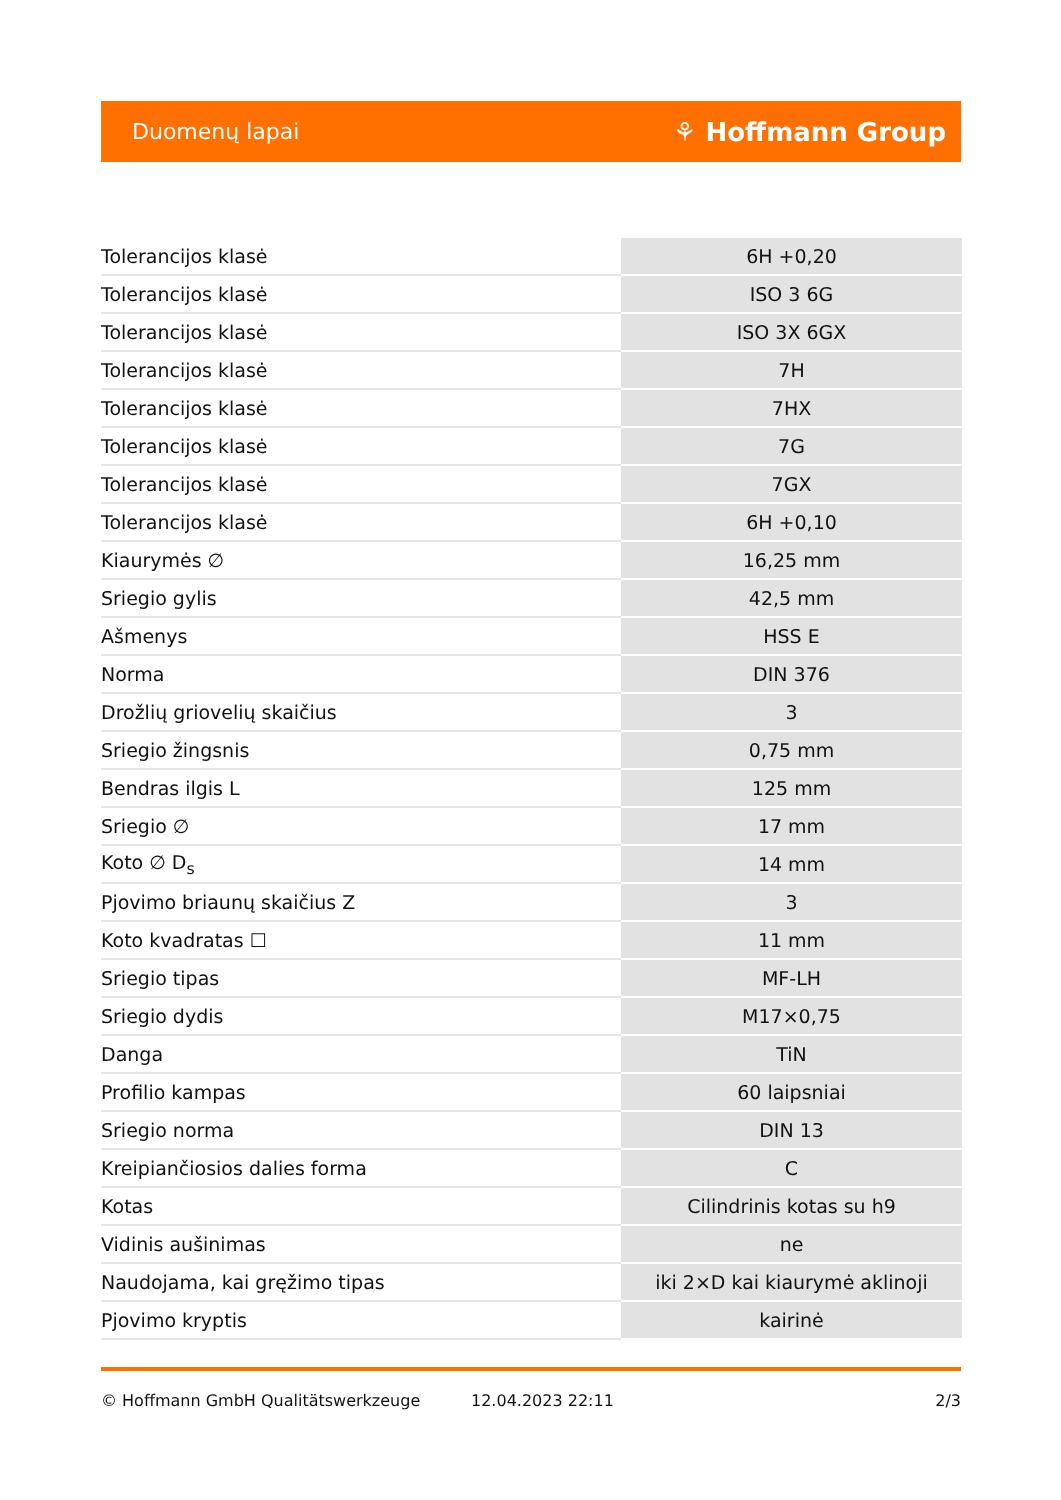Duomenų lapai ⚘ Hoffmann Group
| Tolerancijos klasė | 6H +0,20 |
| Tolerancijos klasė | ISO 3 6G |
| Tolerancijos klasė | ISO 3X 6GX |
| Tolerancijos klasė | 7H |
| Tolerancijos klasė | 7HX |
| Tolerancijos klasė | 7G |
| Tolerancijos klasė | 7GX |
| Tolerancijos klasė | 6H +0,10 |
| Kiaurymės ∅ | 16,25 mm |
| Sriegio gylis | 42,5 mm |
| Ašmenys | HSS E |
| Norma | DIN 376 |
| Drožlių griovelių skaičius | 3 |
| Sriegio žingsnis | 0,75 mm |
| Bendras ilgis L | 125 mm |
| Sriegio ∅ | 17 mm |
| Koto ∅ D<sub>s</sub> | 14 mm |
| Pjovimo briaunų skaičius Z | 3 |
| Koto kvadratas ☐ | 11 mm |
| Sriegio tipas | MF-LH |
| Sriegio dydis | M17×0,75 |
| Danga | TiN |
| Profilio kampas | 60 laipsniai |
| Sriegio norma | DIN 13 |
| Kreipiančiosios dalies forma | C |
| Kotas | Cilindrinis kotas su h9 |
| Vidinis aušinimas | ne |
| Naudojama, kai gręžimo tipas | iki 2×D kai kiaurymė aklinoji |
| Pjovimo kryptis | kairinė |
© Hoffmann GmbH Qualitätswerkzeuge 12.04.2023 22:11 2/3